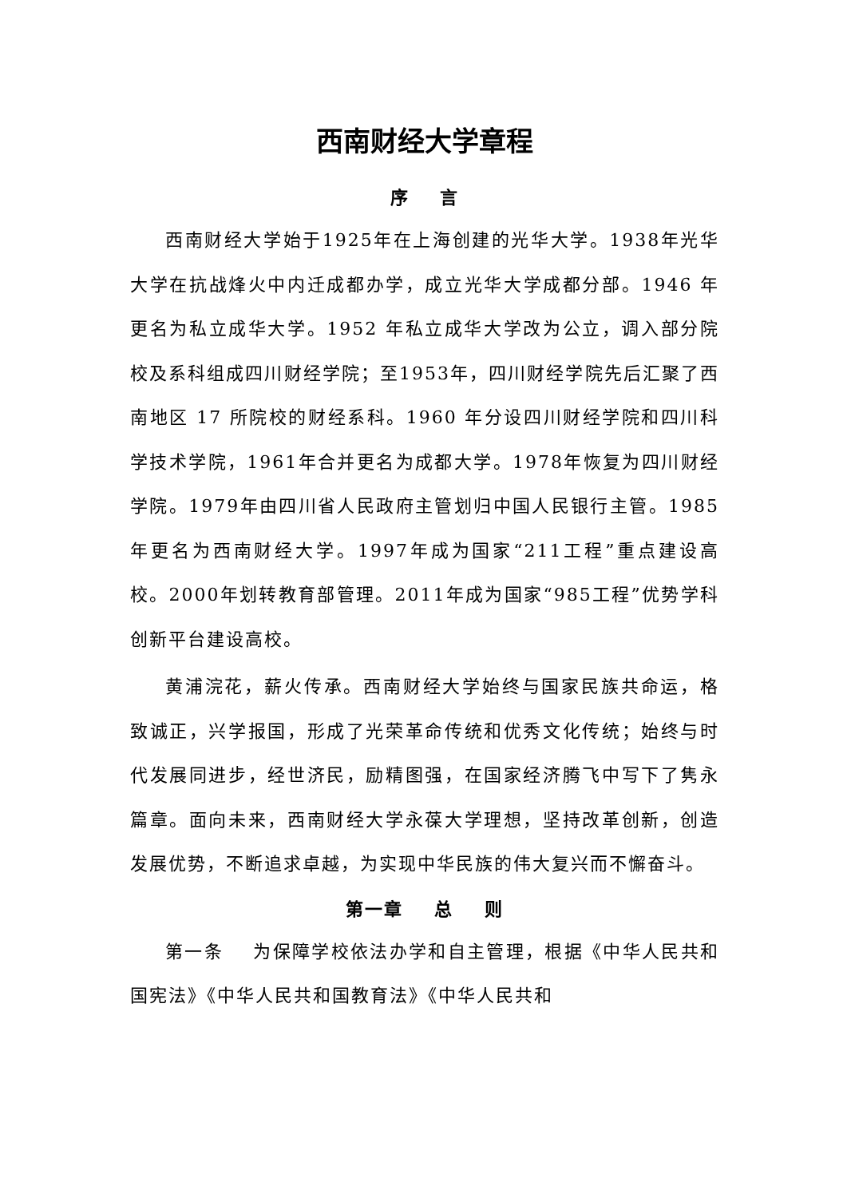西南财经大学章程
序 言
西南财经大学始于1925年在上海创建的光华大学。1938年光华大学在抗战烽火中内迁成都办学，成立光华大学成都分部。1946 年更名为私立成华大学。1952 年私立成华大学改为公立，调入部分院校及系科组成四川财经学院；至1953年，四川财经学院先后汇聚了西南地区 17 所院校的财经系科。1960 年分设四川财经学院和四川科学技术学院，1961年合并更名为成都大学。1978年恢复为四川财经学院。1979年由四川省人民政府主管划归中国人民银行主管。1985年更名为西南财经大学。1997年成为国家“211工程”重点建设高校。2000年划转教育部管理。2011年成为国家“985工程”优势学科创新平台建设高校。
黄浦浣花，薪火传承。西南财经大学始终与国家民族共命运，格致诚正，兴学报国，形成了光荣革命传统和优秀文化传统；始终与时代发展同进步，经世济民，励精图强，在国家经济腾飞中写下了隽永篇章。面向未来，西南财经大学永葆大学理想，坚持改革创新，创造发展优势，不断追求卓越，为实现中华民族的伟大复兴而不懈奋斗。
第一章 总 则
第一条 为保障学校依法办学和自主管理，根据《中华人民共和国宪法》《中华人民共和国教育法》《中华人民共和